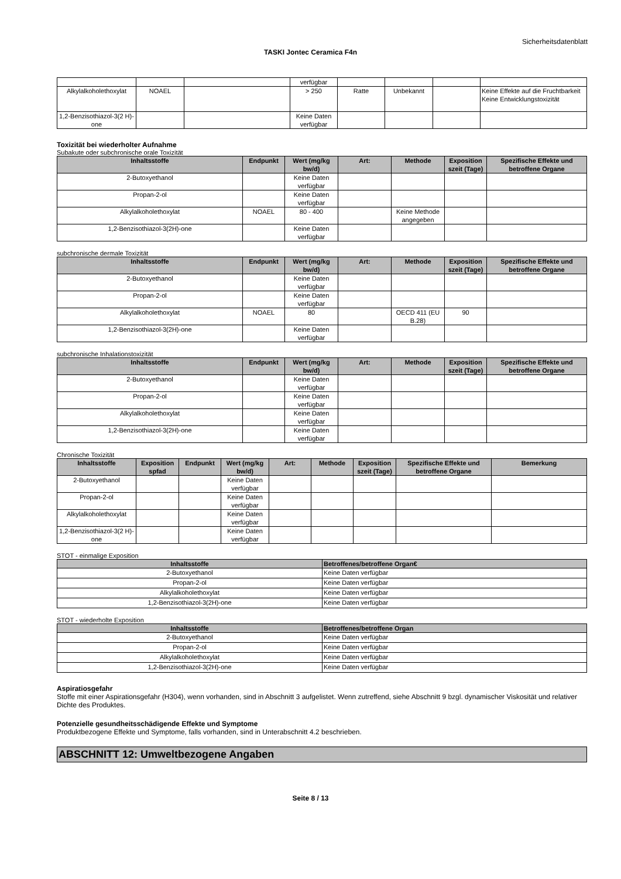Sicherheitsdatenblatt
TASKI Jontec Ceramica F4n
| | | | verfügbar | | | | |
| Alkylalkoholethoxylat | NOAEL | | > 250 | Ratte | Unbekannt | | Keine Effekte auf die Fruchtbarkeit Keine Entwicklungstoxizität |
| 1,2-Benzisothiazol-3(2 H)-one | | | Keine Daten verfügbar | | | | |
Toxizität bei wiederholter Aufnahme
Subakute oder subchronische orale Toxizität
| Inhaltsstoffe | Endpunkt | Wert (mg/kg bw/d) | Art: | Methode | Exposition szeit (Tage) | Spezifische Effekte und betroffene Organe |
| --- | --- | --- | --- | --- | --- | --- |
| 2-Butoxyethanol | | Keine Daten verfügbar | | | | |
| Propan-2-ol | | Keine Daten verfügbar | | | | |
| Alkylalkoholethoxylat | NOAEL | 80 - 400 | | Keine Methode angegeben | | |
| 1,2-Benzisothiazol-3(2H)-one | | Keine Daten verfügbar | | | | |
subchronische dermale Toxizität
| Inhaltsstoffe | Endpunkt | Wert (mg/kg bw/d) | Art: | Methode | Exposition szeit (Tage) | Spezifische Effekte und betroffene Organe |
| --- | --- | --- | --- | --- | --- | --- |
| 2-Butoxyethanol | | Keine Daten verfügbar | | | | |
| Propan-2-ol | | Keine Daten verfügbar | | | | |
| Alkylalkoholethoxylat | NOAEL | 80 | | OECD 411 (EU B.28) | 90 | |
| 1,2-Benzisothiazol-3(2H)-one | | Keine Daten verfügbar | | | | |
subchronische Inhalationstoxizität
| Inhaltsstoffe | Endpunkt | Wert (mg/kg bw/d) | Art: | Methode | Exposition szeit (Tage) | Spezifische Effekte und betroffene Organe |
| --- | --- | --- | --- | --- | --- | --- |
| 2-Butoxyethanol | | Keine Daten verfügbar | | | | |
| Propan-2-ol | | Keine Daten verfügbar | | | | |
| Alkylalkoholethoxylat | | Keine Daten verfügbar | | | | |
| 1,2-Benzisothiazol-3(2H)-one | | Keine Daten verfügbar | | | | |
Chronische Toxizität
| Inhaltsstoffe | Exposition spfad | Endpunkt | Wert (mg/kg bw/d) | Art: | Methode | Exposition szeit (Tage) | Spezifische Effekte und betroffene Organe | Bemerkung |
| --- | --- | --- | --- | --- | --- | --- | --- | --- |
| 2-Butoxyethanol | | | Keine Daten verfügbar | | | | | |
| Propan-2-ol | | | Keine Daten verfügbar | | | | | |
| Alkylalkoholethoxylat | | | Keine Daten verfügbar | | | | | |
| 1,2-Benzisothiazol-3(2 H)-one | | | Keine Daten verfügbar | | | | | |
STOT - einmalige Exposition
| Inhaltsstoffe | Betroffenes/betroffene Organ€ |
| --- | --- |
| 2-Butoxyethanol | Keine Daten verfügbar |
| Propan-2-ol | Keine Daten verfügbar |
| Alkylalkoholethoxylat | Keine Daten verfügbar |
| 1,2-Benzisothiazol-3(2H)-one | Keine Daten verfügbar |
STOT - wiederholte Exposition
| Inhaltsstoffe | Betroffenes/betroffene Organ |
| --- | --- |
| 2-Butoxyethanol | Keine Daten verfügbar |
| Propan-2-ol | Keine Daten verfügbar |
| Alkylalkoholethoxylat | Keine Daten verfügbar |
| 1,2-Benzisothiazol-3(2H)-one | Keine Daten verfügbar |
Aspiratiosgefahr
Stoffe mit einer Aspirationsgefahr (H304), wenn vorhanden, sind in Abschnitt 3 aufgelistet. Wenn zutreffend, siehe Abschnitt 9 bzgl. dynamischer Viskosität und relativer Dichte des Produktes.
Potenzielle gesundheitsschädigende Effekte und Symptome
Produktbezogene Effekte und Symptome, falls vorhanden, sind in Unterabschnitt 4.2 beschrieben.
ABSCHNITT 12: Umweltbezogene Angaben
Seite 8 / 13